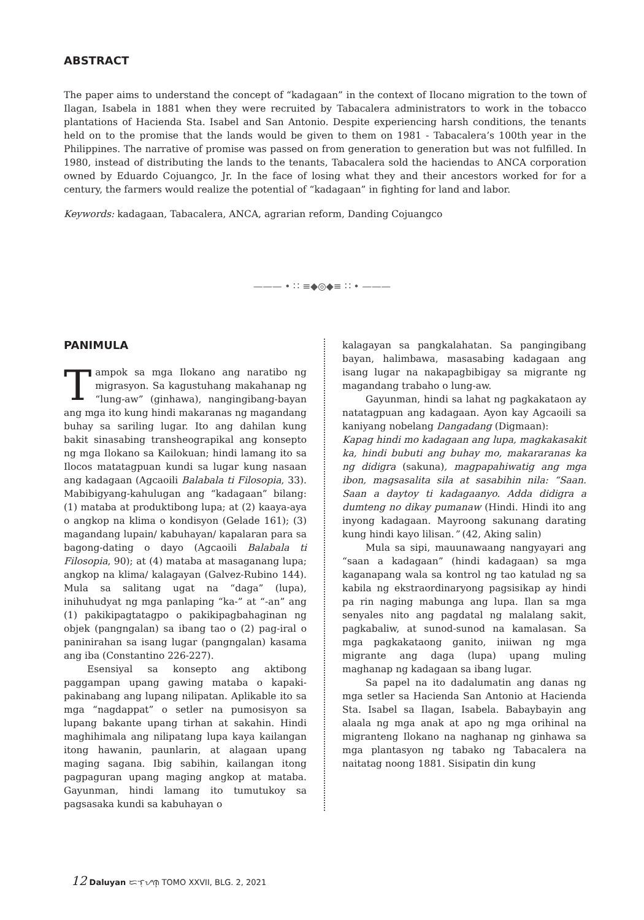ABSTRACT
The paper aims to understand the concept of “kadagaan” in the context of Ilocano migration to the town of Ilagan, Isabela in 1881 when they were recruited by Tabacalera administrators to work in the tobacco plantations of Hacienda Sta. Isabel and San Antonio. Despite experiencing harsh conditions, the tenants held on to the promise that the lands would be given to them on 1981 - Tabacalera’s 100th year in the Philippines. The narrative of promise was passed on from generation to generation but was not fulfilled. In 1980, instead of distributing the lands to the tenants, Tabacalera sold the haciendas to ANCA corporation owned by Eduardo Cojuangco, Jr. In the face of losing what they and their ancestors worked for for a century, the farmers would realize the potential of “kadagaan” in fighting for land and labor.
Keywords: kadagaan, Tabacalera, ANCA, agrarian reform, Danding Cojuangco
——— • ∷ ≡◆◎◆≡ ∷ • ———
PANIMULA
Tampok sa mga Ilokano ang naratibo ng migrasyon. Sa kagustuhang makahanap ng “lung-aw” (ginhawa), nangingibang-bayan ang mga ito kung hindi makaranas ng magandang buhay sa sariling lugar. Ito ang dahilan kung bakit sinasabing transheograpikal ang konsepto ng mga Ilokano sa Kailokuan; hindi lamang ito sa Ilocos matatagpuan kundi sa lugar kung nasaan ang kadagaan (Agcaoili Balabala ti Filosopia, 33). Mabibigyang-kahulugan ang “kadagaan” bilang: (1) mataba at produktibong lupa; at (2) kaaya-aya o angkop na klima o kondisyon (Gelade 161); (3) magandang lupain/ kabuhayan/ kapalaran para sa bagong-dating o dayo (Agcaoili Balabala ti Filosopia, 90); at (4) mataba at masaganang lupa; angkop na klima/ kalagayan (Galvez-Rubino 144). Mula sa salitang ugat na “daga” (lupa), inihuhudyat ng mga panlaping “ka-” at “-an” ang (1) pakikipagtatagpo o pakikipagbahaginan ng objek (pangngalan) sa ibang tao o (2) pag-iral o paninirahan sa isang lugar (pangngalan) kasama ang iba (Constantino 226-227).
Esensiyal sa konsepto ang aktibong paggampan upang gawing mataba o kapaki-pakinabang ang lupang nilipatan. Aplikable ito sa mga “nagdappat” o setler na pumosisyon sa lupang bakante upang tirhan at sakahin. Hindi maghihimala ang nilipatang lupa kaya kailangan itong hawanin, paunlarin, at alagaan upang maging sagana. Ibig sabihin, kailangan itong pagpaguran upang maging angkop at mataba. Gayunman, hindi lamang ito tumutukoy sa pagsasaka kundi sa kabuhayan o
kalagayan sa pangkalahatan. Sa pangingibang bayan, halimbawa, masasabing kadagaan ang isang lugar na nakapagbibigay sa migrante ng magandang trabaho o lung-aw.
Gayunman, hindi sa lahat ng pagkakataon ay natatagpuan ang kadagaan. Ayon kay Agcaoili sa kaniyang nobelang Dangadang (Digmaan):
Kapag hindi mo kadagaan ang lupa, magkakasakit ka, hindi bubuti ang buhay mo, makararanas ka ng didigra (sakuna), magpapahiwatig ang mga ibon, magsasalita sila at sasabihin nila: “Saan. Saan a daytoy ti kadagaanyo. Adda didigra a dumteng no dikay pumanaw (Hindi. Hindi ito ang inyong kadagaan. Mayroong sakunang darating kung hindi kayo lilisan.” (42, Aking salin)
Mula sa sipi, mauunawaang nangyayari ang “saan a kadagaan” (hindi kadagaan) sa mga kaganapang wala sa kontrol ng tao katulad ng sa kabila ng ekstraordinaryong pagsisikap ay hindi pa rin naging mabunga ang lupa. Ilan sa mga senyales nito ang pagdatal ng malalang sakit, pagkabaliw, at sunod-sunod na kamalasan. Sa mga pagkakataong ganito, iniiwan ng mga migrante ang daga (lupa) upang muling maghanap ng kadagaan sa ibang lugar.
Sa papel na ito dadalumatin ang danas ng mga setler sa Hacienda San Antonio at Hacienda Sta. Isabel sa Ilagan, Isabela. Babaybayin ang alaala ng mga anak at apo ng mga orihinal na migranteng Ilokano na naghanap ng ginhawa sa mga plantasyon ng tabako ng Tabacalera na naitatag noong 1881. Sisipatin din kung
12 Daluyan ᜇᜎᜓᜌᜈ᜔ TOMO XXVII, BLG. 2, 2021